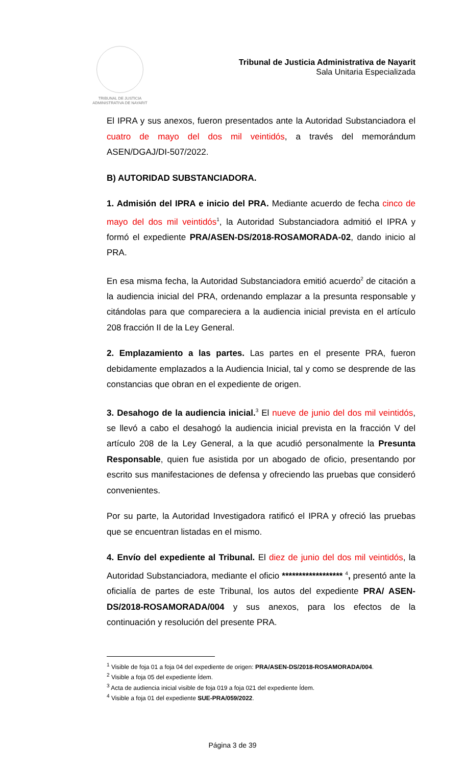TRIBUNAL DE JUSTICIA
ADMINISTRATIVA DE NAYARIT
Tribunal de Justicia Administrativa de Nayarit
Sala Unitaria Especializada
El IPRA y sus anexos, fueron presentados ante la Autoridad Substanciadora el cuatro de mayo del dos mil veintidós, a través del memorándum ASEN/DGAJ/DI-507/2022.
B) AUTORIDAD SUBSTANCIADORA.
1. Admisión del IPRA e inicio del PRA. Mediante acuerdo de fecha cinco de mayo del dos mil veintidós<sup>1</sup>, la Autoridad Substanciadora admitió el IPRA y formó el expediente PRA/ASEN-DS/2018-ROSAMORADA-02, dando inicio al PRA.
En esa misma fecha, la Autoridad Substanciadora emitió acuerdo<sup>2</sup> de citación a la audiencia inicial del PRA, ordenando emplazar a la presunta responsable y citándolas para que compareciera a la audiencia inicial prevista en el artículo 208 fracción II de la Ley General.
2. Emplazamiento a las partes. Las partes en el presente PRA, fueron debidamente emplazados a la Audiencia Inicial, tal y como se desprende de las constancias que obran en el expediente de origen.
3. Desahogo de la audiencia inicial.<sup>3</sup> El nueve de junio del dos mil veintidós, se llevó a cabo el desahogó la audiencia inicial prevista en la fracción V del artículo 208 de la Ley General, a la que acudió personalmente la Presunta Responsable, quien fue asistida por un abogado de oficio, presentando por escrito sus manifestaciones de defensa y ofreciendo las pruebas que consideró convenientes.
Por su parte, la Autoridad Investigadora ratificó el IPRA y ofreció las pruebas que se encuentran listadas en el mismo.
4. Envío del expediente al Tribunal. El diez de junio del dos mil veintidós, la Autoridad Substanciadora, mediante el oficio ****************** <sup>4</sup>, presentó ante la oficialía de partes de este Tribunal, los autos del expediente PRA/ ASEN-DS/2018-ROSAMORADA/004 y sus anexos, para los efectos de la continuación y resolución del presente PRA.
<sup>1</sup> Visible de foja 01 a foja 04 del expediente de origen: PRA/ASEN-DS/2018-ROSAMORADA/004.
<sup>2</sup> Visible a foja 05 del expediente Ídem.
<sup>3</sup> Acta de audiencia inicial visible de foja 019 a foja 021 del expediente Ídem.
<sup>4</sup> Visible a foja 01 del expediente SUE-PRA/059/2022.
Página 3 de 39